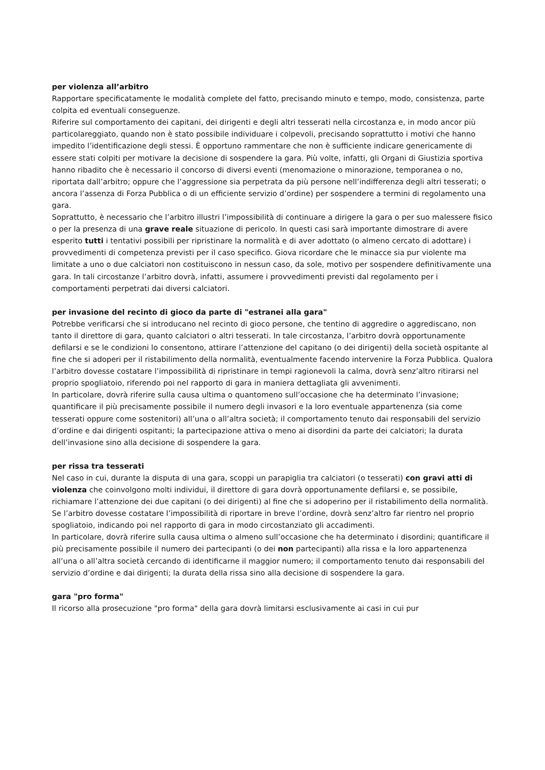per violenza all’arbitro
Rapportare specificatamente le modalità complete del fatto, precisando minuto e tempo, modo, consistenza, parte colpita ed eventuali conseguenze.
Riferire sul comportamento dei capitani, dei dirigenti e degli altri tesserati nella circostanza e, in modo ancor più particolareggiato, quando non è stato possibile individuare i colpevoli, precisando soprattutto i motivi che hanno impedito l’identificazione degli stessi. È opportuno rammentare che non è sufficiente indicare genericamente di essere stati colpiti per motivare la decisione di sospendere la gara. Più volte, infatti, gli Organi di Giustizia sportiva hanno ribadito che è necessario il concorso di diversi eventi (menomazione o minorazione, temporanea o no, riportata dall’arbitro; oppure che l’aggressione sia perpetrata da più persone nell’indifferenza degli altri tesserati; o ancora l’assenza di Forza Pubblica o di un efficiente servizio d’ordine) per sospendere a termini di regolamento una gara.
Soprattutto, è necessario che l’arbitro illustri l’impossibilità di continuare a dirigere la gara o per suo malessere fisico o per la presenza di una grave reale situazione di pericolo. In questi casi sarà importante dimostrare di avere esperito tutti i tentativi possibili per ripristinare la normalità e di aver adottato (o almeno cercato di adottare) i provvedimenti di competenza previsti per il caso specifico. Giova ricordare che le minacce sia pur violente ma limitate a uno o due calciatori non costituiscono in nessun caso, da sole, motivo per sospendere definitivamente una gara. In tali circostanze l’arbitro dovrà, infatti, assumere i provvedimenti previsti dal regolamento per i comportamenti perpetrati dai diversi calciatori.
per invasione del recinto di gioco da parte di "estranei alla gara"
Potrebbe verificarsi che si introducano nel recinto di gioco persone, che tentino di aggredire o aggrediscano, non tanto il direttore di gara, quanto calciatori o altri tesserati. In tale circostanza, l’arbitro dovrà opportunamente defilarsi e se le condizioni lo consentono, attirare l’attenzione del capitano (o dei dirigenti) della società ospitante al fine che si adoperi per il ristabilimento della normalità, eventualmente facendo intervenire la Forza Pubblica. Qualora l’arbitro dovesse costatare l’impossibilità di ripristinare in tempi ragionevoli la calma, dovrà senz’altro ritirarsi nel proprio spogliatoio, riferendo poi nel rapporto di gara in maniera dettagliata gli avvenimenti.
In particolare, dovrà riferire sulla causa ultima o quantomeno sull’occasione che ha determinato l’invasione; quantificare il più precisamente possibile il numero degli invasori e la loro eventuale appartenenza (sia come tesserati oppure come sostenitori) all’una o all’altra società; il comportamento tenuto dai responsabili del servizio d’ordine e dai dirigenti ospitanti; la partecipazione attiva o meno ai disordini da parte dei calciatori; la durata dell’invasione sino alla decisione di sospendere la gara.
per rissa tra tesserati
Nel caso in cui, durante la disputa di una gara, scoppi un parapiglia tra calciatori (o tesserati) con gravi atti di violenza che coinvolgono molti individui, il direttore di gara dovrà opportunamente defilarsi e, se possibile, richiamare l’attenzione dei due capitani (o dei dirigenti) al fine che si adoperino per il ristabilimento della normalità. Se l’arbitro dovesse costatare l’impossibilità di riportare in breve l’ordine, dovrà senz’altro far rientro nel proprio spogliatoio, indicando poi nel rapporto di gara in modo circostanziato gli accadimenti.
In particolare, dovrà riferire sulla causa ultima o almeno sull’occasione che ha determinato i disordini; quantificare il più precisamente possibile il numero dei partecipanti (o dei non partecipanti) alla rissa e la loro appartenenza all’una o all’altra società cercando di identificarne il maggior numero; il comportamento tenuto dai responsabili del servizio d’ordine e dai dirigenti; la durata della rissa sino alla decisione di sospendere la gara.
gara "pro forma"
Il ricorso alla prosecuzione "pro forma" della gara dovrà limitarsi esclusivamente ai casi in cui pur